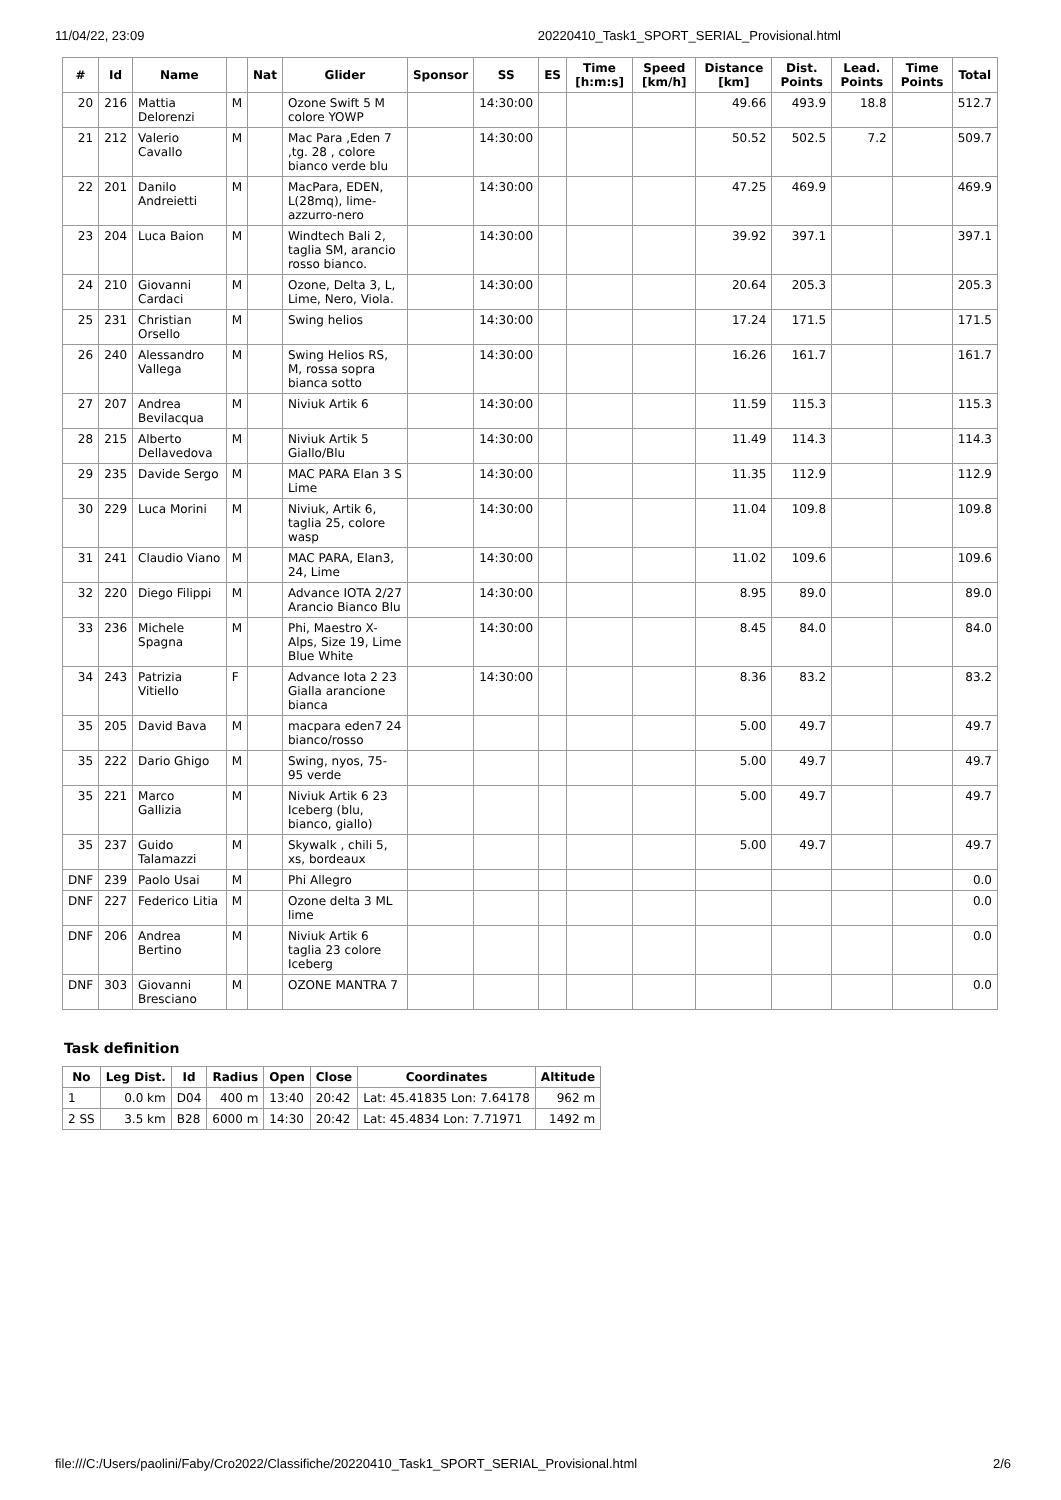11/04/22, 23:09 20220410_Task1_SPORT_SERIAL_Provisional.html
| # | Id | Name | | Nat | Glider | Sponsor | SS | ES | Time [h:m:s] | Speed [km/h] | Distance [km] | Dist. Points | Lead. Points | Time Points | Total |
| --- | --- | --- | --- | --- | --- | --- | --- | --- | --- | --- | --- | --- | --- | --- | --- |
| 20 | 216 | Mattia Delorenzi | M | | Ozone Swift 5 M colore YOWP | | 14:30:00 | | | | 49.66 | 493.9 | 18.8 | | 512.7 |
| 21 | 212 | Valerio Cavallo | M | | Mac Para ,Eden 7 ,tg. 28 , colore bianco verde blu | | 14:30:00 | | | | 50.52 | 502.5 | 7.2 | | 509.7 |
| 22 | 201 | Danilo Andreietti | M | | MacPara, EDEN, L(28mq), lime-azzurro-nero | | 14:30:00 | | | | 47.25 | 469.9 | | | 469.9 |
| 23 | 204 | Luca Baion | M | | Windtech Bali 2, taglia SM, arancio rosso bianco. | | 14:30:00 | | | | 39.92 | 397.1 | | | 397.1 |
| 24 | 210 | Giovanni Cardaci | M | | Ozone, Delta 3, L, Lime, Nero, Viola. | | 14:30:00 | | | | 20.64 | 205.3 | | | 205.3 |
| 25 | 231 | Christian Orsello | M | | Swing helios | | 14:30:00 | | | | 17.24 | 171.5 | | | 171.5 |
| 26 | 240 | Alessandro Vallega | M | | Swing Helios RS, M, rossa sopra bianca sotto | | 14:30:00 | | | | 16.26 | 161.7 | | | 161.7 |
| 27 | 207 | Andrea Bevilacqua | M | | Niviuk Artik 6 | | 14:30:00 | | | | 11.59 | 115.3 | | | 115.3 |
| 28 | 215 | Alberto Dellavedova | M | | Niviuk Artik 5 Giallo/Blu | | 14:30:00 | | | | 11.49 | 114.3 | | | 114.3 |
| 29 | 235 | Davide Sergo | M | | MAC PARA Elan 3 S Lime | | 14:30:00 | | | | 11.35 | 112.9 | | | 112.9 |
| 30 | 229 | Luca Morini | M | | Niviuk, Artik 6, taglia 25, colore wasp | | 14:30:00 | | | | 11.04 | 109.8 | | | 109.8 |
| 31 | 241 | Claudio Viano | M | | MAC PARA, Elan3, 24, Lime | | 14:30:00 | | | | 11.02 | 109.6 | | | 109.6 |
| 32 | 220 | Diego Filippi | M | | Advance IOTA 2/27 Arancio Bianco Blu | | 14:30:00 | | | | 8.95 | 89.0 | | | 89.0 |
| 33 | 236 | Michele Spagna | M | | Phi, Maestro X-Alps, Size 19, Lime Blue White | | 14:30:00 | | | | 8.45 | 84.0 | | | 84.0 |
| 34 | 243 | Patrizia Vitiello | F | | Advance Iota 2 23 Gialla arancione bianca | | 14:30:00 | | | | 8.36 | 83.2 | | | 83.2 |
| 35 | 205 | David Bava | M | | macpara eden7 24 bianco/rosso | | | | | | 5.00 | 49.7 | | | 49.7 |
| 35 | 222 | Dario Ghigo | M | | Swing, nyos, 75-95 verde | | | | | | 5.00 | 49.7 | | | 49.7 |
| 35 | 221 | Marco Gallizia | M | | Niviuk Artik 6 23 Iceberg (blu, bianco, giallo) | | | | | | 5.00 | 49.7 | | | 49.7 |
| 35 | 237 | Guido Talamazzi | M | | Skywalk , chili 5, xs, bordeaux | | | | | | 5.00 | 49.7 | | | 49.7 |
| DNF | 239 | Paolo Usai | M | | Phi Allegro | | | | | | | | | | 0.0 |
| DNF | 227 | Federico Litia | M | | Ozone delta 3 ML lime | | | | | | | | | | 0.0 |
| DNF | 206 | Andrea Bertino | M | | Niviuk Artik 6 taglia 23 colore Iceberg | | | | | | | | | | 0.0 |
| DNF | 303 | Giovanni Bresciano | M | | OZONE MANTRA 7 | | | | | | | | | | 0.0 |
Task definition
| No | Leg Dist. | Id | Radius | Open | Close | Coordinates | Altitude |
| --- | --- | --- | --- | --- | --- | --- | --- |
| 1 | 0.0 km | D04 | 400 m | 13:40 | 20:42 | Lat: 45.41835 Lon: 7.64178 | 962 m |
| 2 SS | 3.5 km | B28 | 6000 m | 14:30 | 20:42 | Lat: 45.4834 Lon: 7.71971 | 1492 m |
file:///C:/Users/paolini/Faby/Cro2022/Classifiche/20220410_Task1_SPORT_SERIAL_Provisional.html 2/6